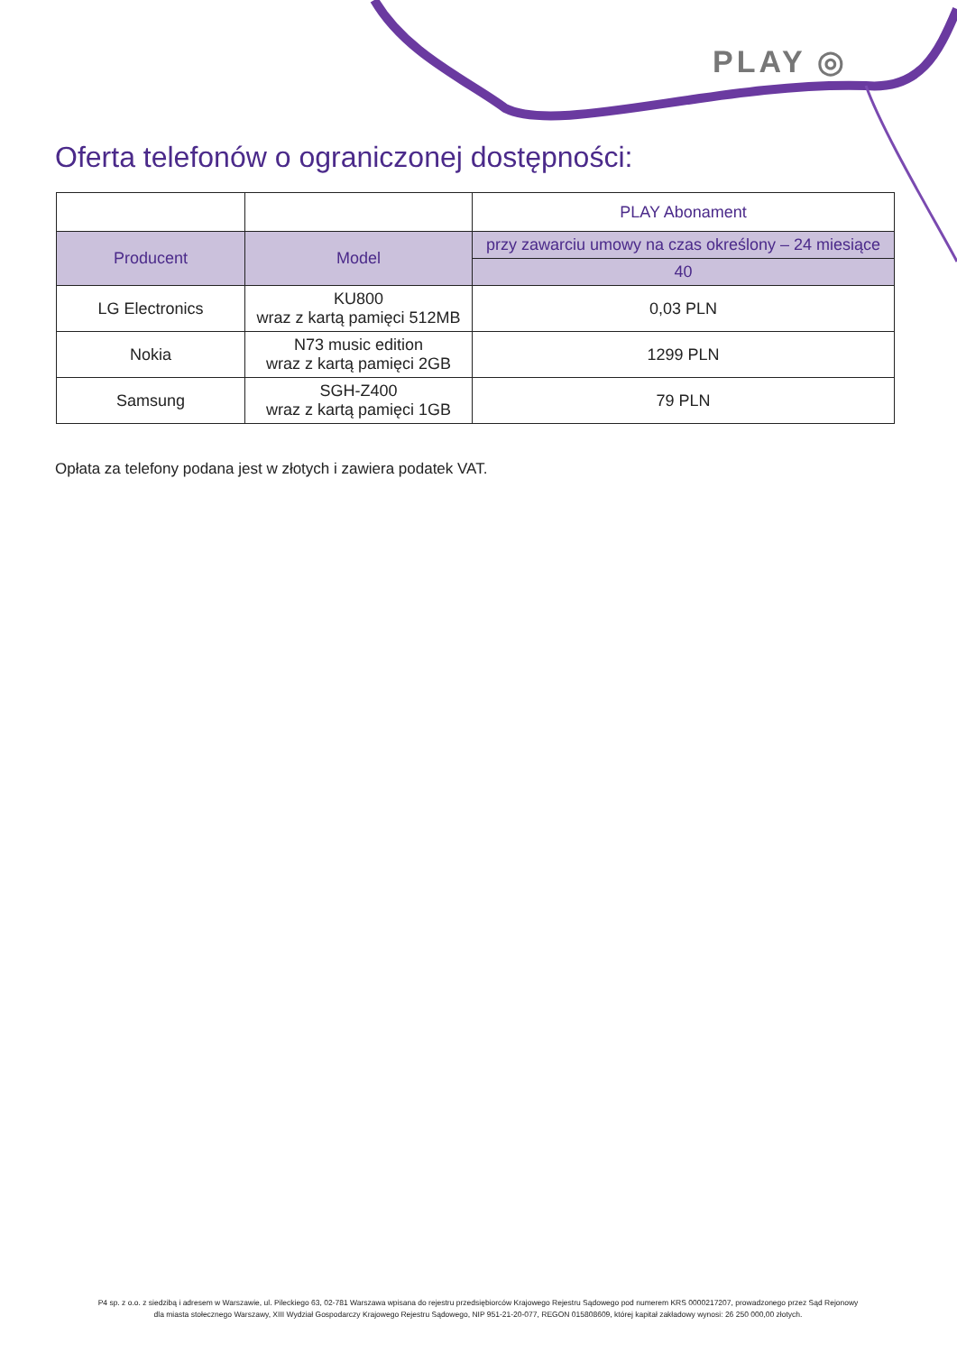PLAY ◎
Oferta telefonów o ograniczonej dostępności:
| | | PLAY Abonament |
| Producent | Model | przy zawarciu umowy na czas określony – 24 miesiące |
| | | 40 |
| LG Electronics | KU800 wraz z kartą pamięci 512MB | 0,03 PLN |
| Nokia | N73 music edition wraz z kartą pamięci 2GB | 1299 PLN |
| Samsung | SGH-Z400 wraz z kartą pamięci 1GB | 79 PLN |
Opłata za telefony podana jest w złotych i zawiera podatek VAT.
P4 sp. z o.o. z siedzibą i adresem w Warszawie, ul. Pileckiego 63, 02-781 Warszawa wpisana do rejestru przedsiębiorców Krajowego Rejestru Sądowego pod numerem KRS 0000217207, prowadzonego przez Sąd Rejonowy
dla miasta stołecznego Warszawy, XIII Wydział Gospodarczy Krajowego Rejestru Sądowego, NIP 951-21-20-077, REGON 015808609, której kapitał zakładowy wynosi: 26 250 000,00 złotych.